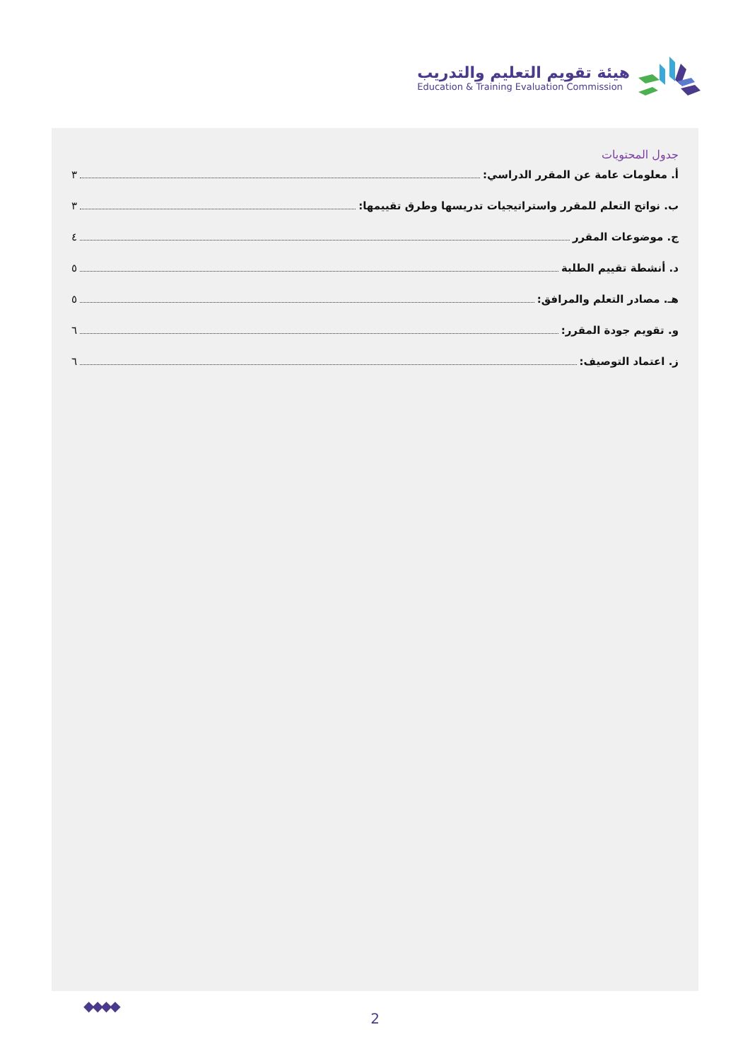هيئة تقويم التعليم والتدريب
Education & Training Evaluation Commission
جدول المحتويات
أ. معلومات عامة عن المقرر الدراسي: ٣
ب. نواتج التعلم للمقرر واستراتيجيات تدريسها وطرق تقييمها: ٣
ج. موضوعات المقرر ٤
د. أنشطة تقييم الطلبة ٥
هـ. مصادر التعلم والمرافق: ٥
و. تقويم جودة المقرر: ٦
ز. اعتماد التوصيف: ٦
◆◆◆◆
2